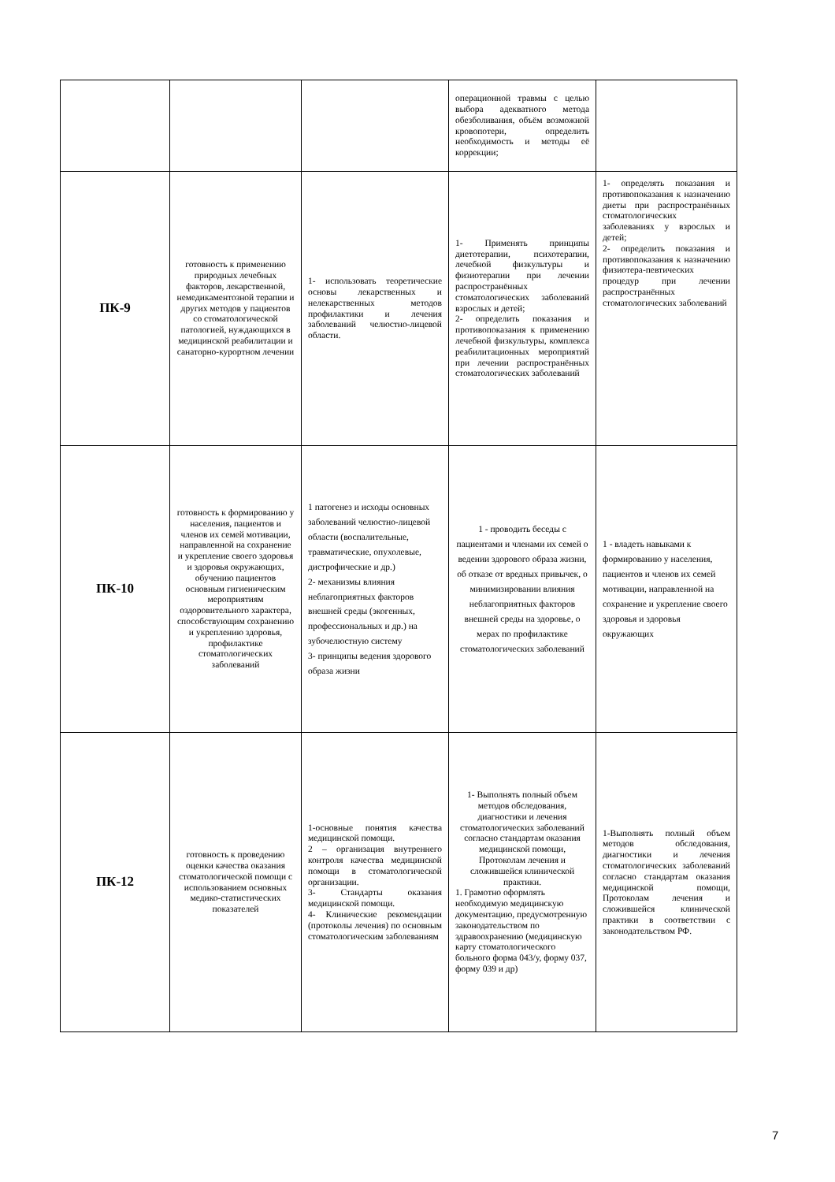| | | | операционной травмы с целью выбора адекватного метода обезболивания, объём возможной кровопотери, определить необходимость и методы её коррекции; | |
| ПК-9 | готовность к применению природных лечебных факторов, лекарственной, немедикаментозной терапии и других методов у пациентов со стоматологической патологией, нуждающихся в медицинской реабилитации и санаторно-курортном лечении | 1- использовать теоретические основы лекарственных и нелекарственных методов профилактики и лечения заболеваний челюстно-лицевой области. | 1- Применять принципы диетотерапии, психотерапии, лечебной физкультуры и физиотерапии при лечении распространённых стоматологических заболеваний взрослых и детей; 2- определить показания и противопоказания к применению лечебной физкультуры, комплекса реабилитационных мероприятий при лечении распространённых стоматологических заболеваний | 1- определять показания и противопоказания к назначению диеты при распространённых стоматологических заболеваниях у взрослых и детей; 2- определить показания и противопоказания к назначению физиотера-певтических процедур при лечении распространённых стоматологических заболеваний |
| ПК-10 | готовность к формированию у населения, пациентов и членов их семей мотивации, направленной на сохранение и укрепление своего здоровья и здоровья окружающих, обучению пациентов основным гигиеническим мероприятиям оздоровительного характера, способствующим сохранению и укреплению здоровья, профилактике стоматологических заболеваний | 1 патогенез и исходы основных заболеваний челюстно-лицевой области (воспалительные, травматические, опухолевые, дистрофические и др.) 2- механизмы влияния неблагоприятных факторов внешней среды (экогенных, профессиональных и др.) на зубочелюстную систему 3- принципы ведения здорового образа жизни | 1 - проводить беседы с пациентами и членами их семей о ведении здорового образа жизни, об отказе от вредных привычек, о минимизировании влияния неблагоприятных факторов внешней среды на здоровье, о мерах по профилактике стоматологических заболеваний | 1 - владеть навыками к формированию у населения, пациентов и членов их семей мотивации, направленной на сохранение и укрепление своего здоровья и здоровья окружающих |
| ПК-12 | готовность к проведению оценки качества оказания стоматологической помощи с использованием основных медико-статистических показателей | 1-основные понятия качества медицинской помощи. 2 – организация внутреннего контроля качества медицинской помощи в стоматологической организации. 3- Стандарты оказания медицинской помощи. 4- Клинические рекомендации (протоколы лечения) по основным стоматологическим заболеваниям | 1- Выполнять полный объем методов обследования, диагностики и лечения стоматологических заболеваний согласно стандартам оказания медицинской помощи, Протоколам лечения и сложившейся клинической практики. 1. Грамотно оформлять необходимую медицинскую документацию, предусмотренную законодательством по здравоохранению (медицинскую карту стоматологического больного форма 043/у, форму 037, форму 039 и др) | 1-Выполнять полный объем методов обследования, диагностики и лечения стоматологических заболеваний согласно стандартам оказания медицинской помощи, Протоколам лечения и сложившейся клинической практики в соответствии с законодательством РФ. |
7